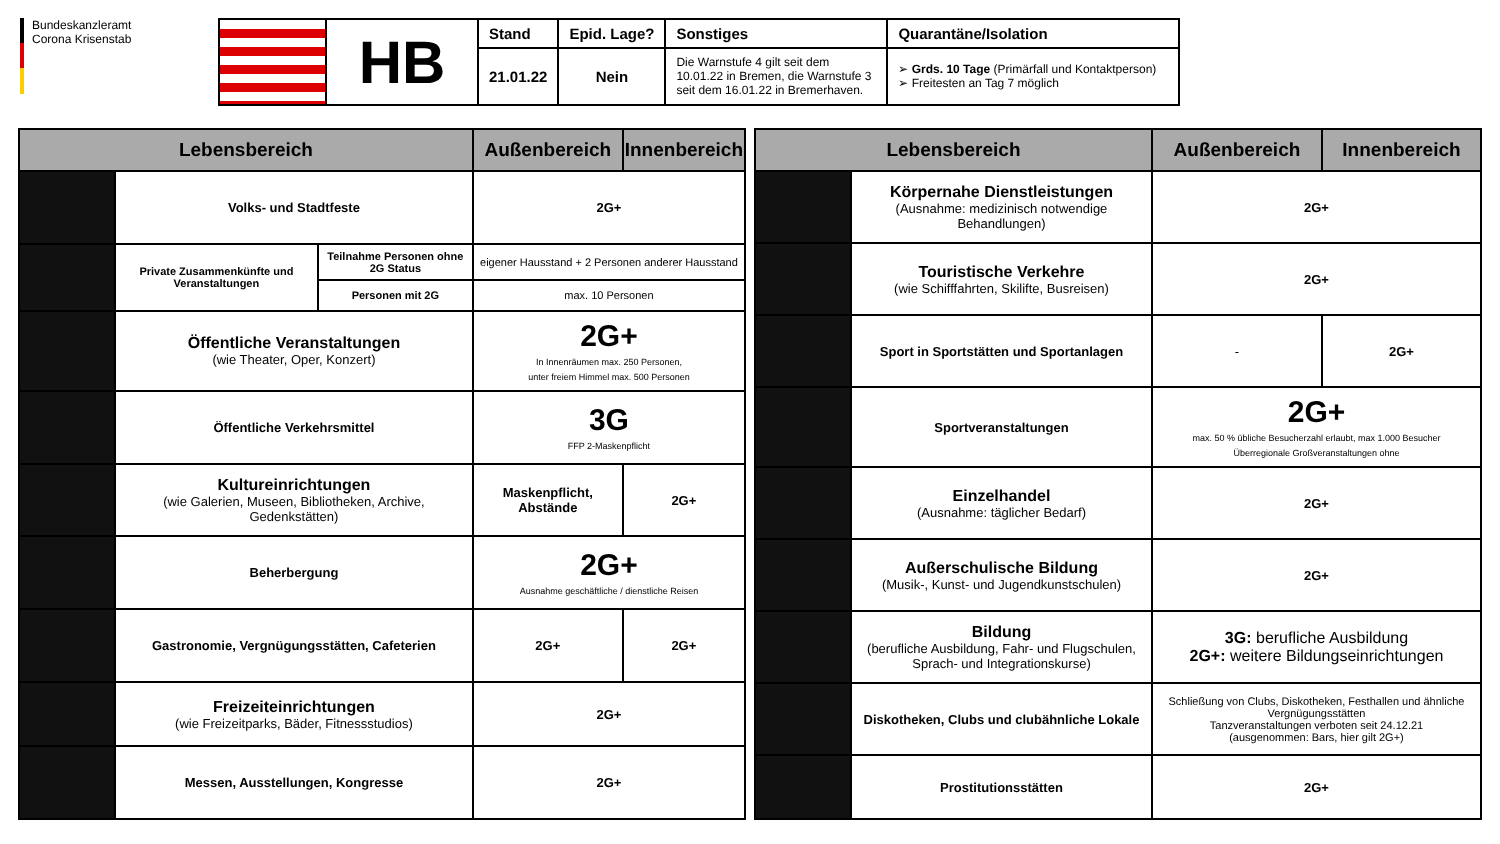Bundeskanzleramt
Corona Krisenstab
| | HB | Stand | Epid. Lage? | Sonstiges | Quarantäne/Isolation |
| | | 21.01.22 | Nein | Die Warnstufe 4 gilt seit dem 10.01.22 in Bremen, die Warnstufe 3 seit dem 16.01.22 in Bremerhaven. | ➢ Grds. 10 Tage (Primärfall und Kontaktperson) ➢ Freitesten an Tag 7 möglich |
| Lebensbereich | | | Außenbereich | Innenbereich |
| --- | --- | --- | --- | --- |
| | Volks- und Stadtfeste | | 2G+ | |
| | Private Zusammenkünfte und Veranstaltungen | Teilnahme Personen ohne 2G Status | eigener Hausstand + 2 Personen anderer Hausstand | |
| | | Personen mit 2G | max. 10 Personen | |
| | Öffentliche Veranstaltungen (wie Theater, Oper, Konzert) | | 2G+ In Innenräumen max. 250 Personen, unter freiem Himmel max. 500 Personen | |
| | Öffentliche Verkehrsmittel | | 3G FFP 2-Maskenpflicht | |
| | Kultureinrichtungen (wie Galerien, Museen, Bibliotheken, Archive, Gedenkstätten) | | Maskenpflicht, Abstände | 2G+ |
| | Beherbergung | | 2G+ Ausnahme geschäftliche / dienstliche Reisen | |
| | Gastronomie, Vergnügungsstätten, Cafeterien | | 2G+ | 2G+ |
| | Freizeiteinrichtungen (wie Freizeitparks, Bäder, Fitnessstudios) | | 2G+ | |
| | Messen, Ausstellungen, Kongresse | | 2G+ | |
| Lebensbereich | | Außenbereich | Innenbereich |
| --- | --- | --- | --- |
| | Körpernahe Dienstleistungen (Ausnahme: medizinisch notwendige Behandlungen) | 2G+ | |
| | Touristische Verkehre (wie Schifffahrten, Skilifte, Busreisen) | 2G+ | |
| | Sport in Sportstätten und Sportanlagen | - | 2G+ |
| | Sportveranstaltungen | 2G+ max. 50 % übliche Besucherzahl erlaubt, max 1.000 Besucher Überregionale Großveranstaltungen ohne | |
| | Einzelhandel (Ausnahme: täglicher Bedarf) | 2G+ | |
| | Außerschulische Bildung (Musik-, Kunst- und Jugendkunstschulen) | 2G+ | |
| | Bildung (berufliche Ausbildung, Fahr- und Flugschulen, Sprach- und Integrationskurse) | 3G: berufliche Ausbildung 2G+: weitere Bildungseinrichtungen | |
| | Diskotheken, Clubs und clubähnliche Lokale | Schließung von Clubs, Diskotheken, Festhallen und ähnliche Vergnügungsstätten Tanzveranstaltungen verboten seit 24.12.21 (ausgenommen: Bars, hier gilt 2G+) | |
| | Prostitutionsstätten | 2G+ | |